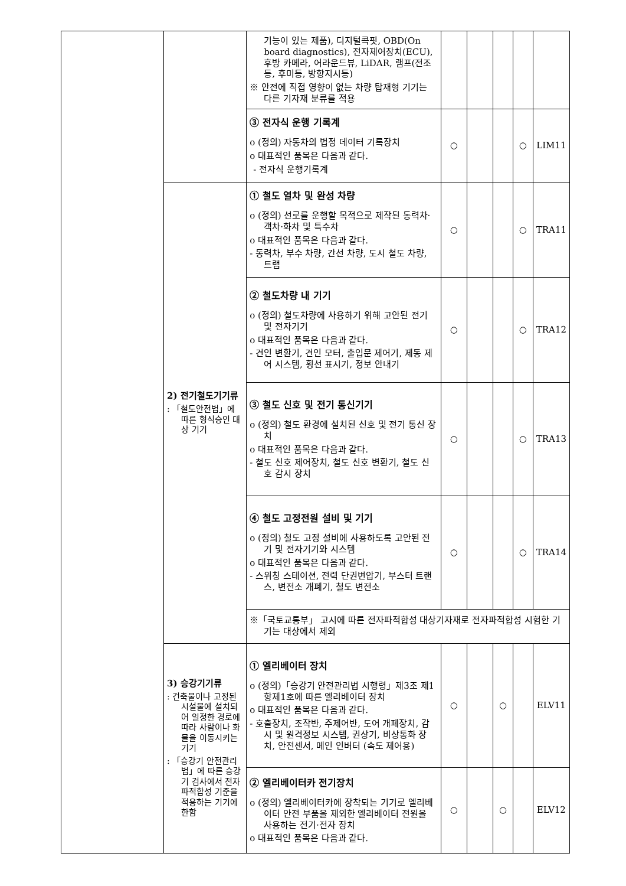| | | 기능이 있는 제품), 디지털콕핏, OBD(On board diagnostics), 전자제어장치(ECU), 후방 카메라, 어라운드뷰, LiDAR, 램프(전조등, 후미등, 방향지시등) ※ 안전에 직접 영향이 없는 차량 탑재형 기기는 다른 기자재 분류를 적용 | | | | | |
| | | ③ 전자식 운행 기록계 o (정의) 자동차의 법정 데이터 기록장치 o 대표적인 품목은 다음과 같다. - 전자식 운행기록계 | ○ | | | ○ | LIM11 |
| | 2) 전기철도기기류 : 「철도안전법」에 따른 형식승인 대상 기기 | ① 철도 열차 및 완성 차량 o (정의) 선로를 운행할 목적으로 제작된 동력차·객차·화차 및 특수차 o 대표적인 품목은 다음과 같다. - 동력차, 부수 차량, 간선 차량, 도시 철도 차량, 트램 | ○ | | | ○ | TRA11 |
| | | ② 철도차량 내 기기 o (정의) 철도차량에 사용하기 위해 고안된 전기 및 전자기기 o 대표적인 품목은 다음과 같다. - 견인 변환기, 견인 모터, 출입문 제어기, 제동 제어 시스템, 횡선 표시기, 정보 안내기 | ○ | | | ○ | TRA12 |
| | | ③ 철도 신호 및 전기 통신기기 o (정의) 철도 환경에 설치된 신호 및 전기 통신 장치 o 대표적인 품목은 다음과 같다. - 철도 신호 제어장치, 철도 신호 변환기, 철도 신호 감시 장치 | ○ | | | ○ | TRA13 |
| | | ④ 철도 고정전원 설비 및 기기 o (정의) 철도 고정 설비에 사용하도록 고안된 전기 및 전자기기와 시스템 o 대표적인 품목은 다음과 같다. - 스위칭 스테이션, 전력 단권변압기, 부스터 트랜스, 변전소 개폐기, 철도 변전소 | ○ | | | ○ | TRA14 |
| | | ※「국토교통부」 고시에 따른 전자파적합성 대상기자재로 전자파적합성 시험한 기기는 대상에서 제외 | | | | | |
| | 3) 승강기기류 : 건축물이나 고정된 시설물에 설치되어 일정한 경로에 따라 사람이나 화물을 이동시키는 기기 : 「승강기 안전관리법」에 따른 승강기 검사에서 전자파적합성 기준을 적용하는 기기에 한함 | ① 엘리베이터 장치 o (정의)「승강기 안전관리법 시행령」제3조 제1항제1호에 따른 엘리베이터 장치 o 대표적인 품목은 다음과 같다. - 호출장치, 조작반, 주제어반, 도어 개폐장치, 감시 및 원격정보 시스템, 권상기, 비상통화 장치, 안전센서, 메인 인버터 (속도 제어용) | ○ | | ○ | | ELV11 |
| | | ② 엘리베이터카 전기장치 o (정의) 엘리베이터카에 장착되는 기기로 엘리베이터 안전 부품을 제외한 엘리베이터 전원을 사용하는 전기·전자 장치 o 대표적인 품목은 다음과 같다. | ○ | | ○ | | ELV12 |